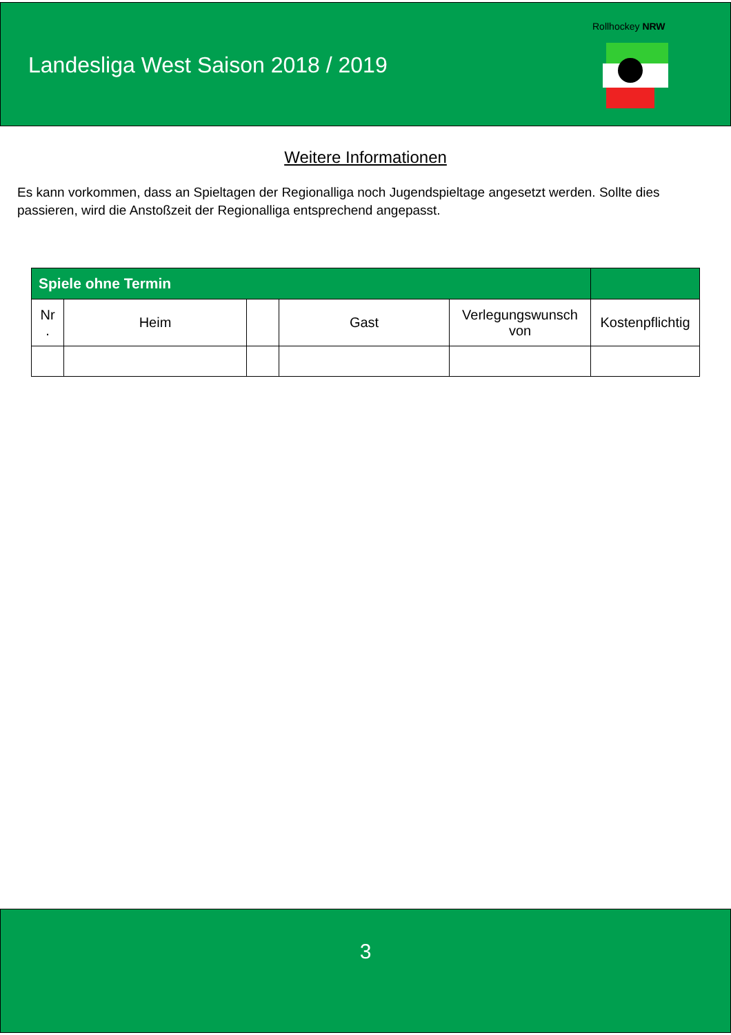Landesliga West Saison 2018 / 2019
Rollhockey NRW
Weitere Informationen
Es kann vorkommen, dass an Spieltagen der Regionalliga noch Jugendspieltage angesetzt werden. Sollte dies passieren, wird die Anstoßzeit der Regionalliga entsprechend angepasst.
| Spiele ohne Termin | | | | | |
| --- | --- | --- | --- | --- | --- |
| Nr . | Heim | | Gast | Verlegungswunsch von | Kostenpflichtig |
3